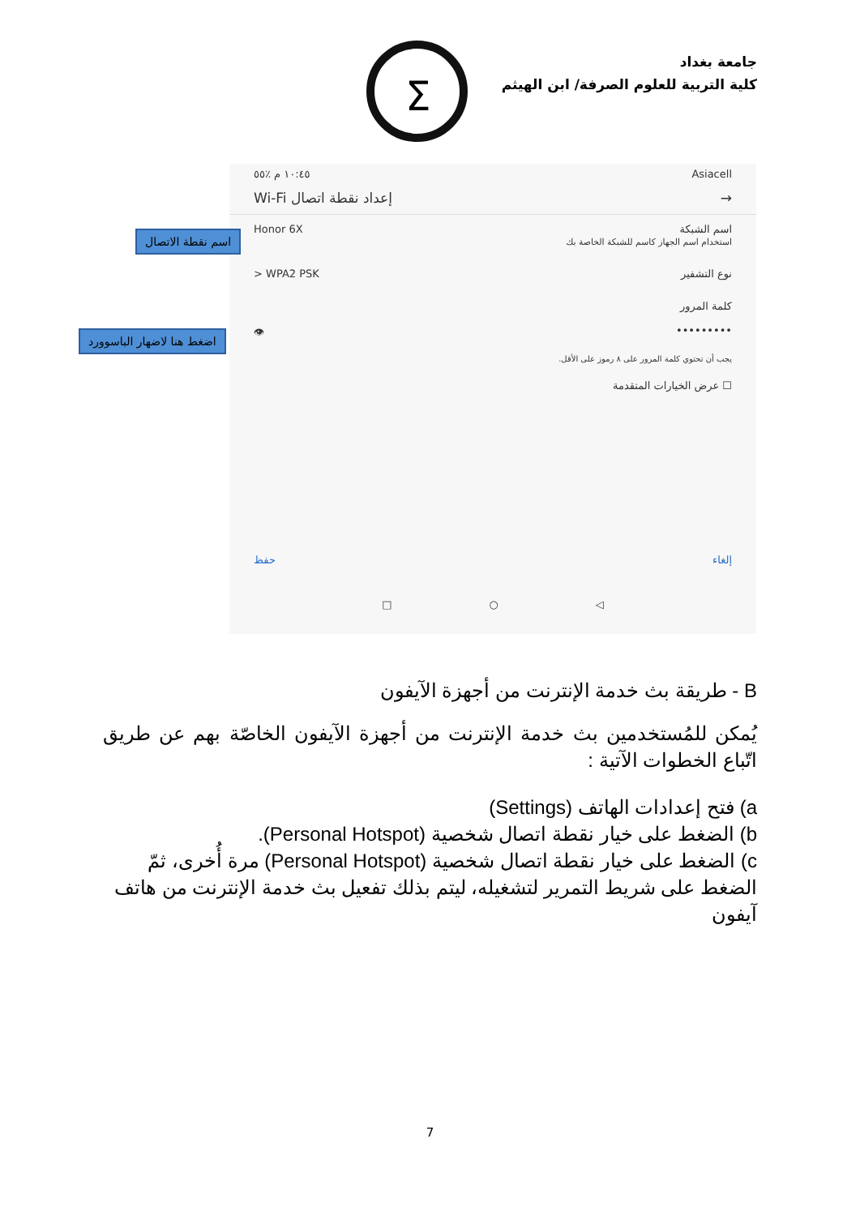جامعة بغداد
كلية التربية للعلوم الصرفة/ ابن الهيثم
Σ
Asiacell ١٠:٤٥ م ٪٥٥
→ إعداد نقطة اتصال Wi-Fi
اسم الشبكة
استخدام اسم الجهاز كاسم للشبكة الخاصة بك Honor 6X
نوع التشفير WPA2 PSK <
كلمة المرور
••••••••• 👁
يجب أن تحتوي كلمة المرور على ٨ رموز على الأقل.
☐ عرض الخيارات المتقدمة
إلغاء حفظ
◁ ○ □
اسم نقطة الاتصال
اضغط هنا لاضهار الباسوورد
B - طريقة بث خدمة الإنترنت من أجهزة الآيفون
يُمكن للمُستخدمين بث خدمة الإنترنت من أجهزة الآيفون الخاصّة بهم عن طريق اتّباع الخطوات الآتية :
a) فتح إعدادات الهاتف (Settings)
b) الضغط على خيار نقطة اتصال شخصية (Personal Hotspot).
c) الضغط على خيار نقطة اتصال شخصية (Personal Hotspot) مرة أُخرى، ثمّ الضغط على شريط التمرير لتشغيله، ليتم بذلك تفعيل بث خدمة الإنترنت من هاتف آيفون
7